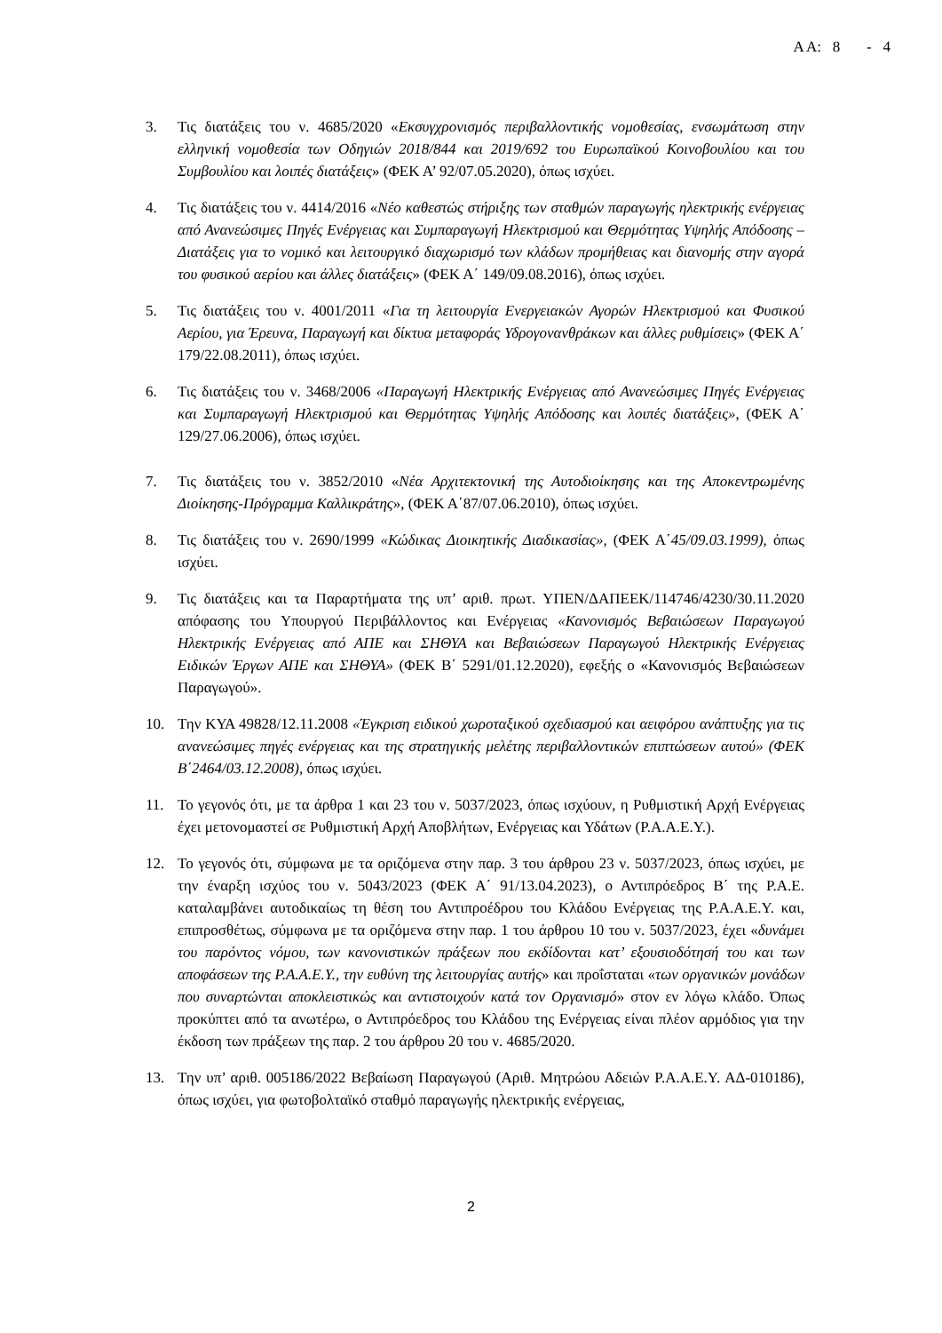Α Α: 8 - 4
3. Τις διατάξεις του ν. 4685/2020 «Εκσυγχρονισμός περιβαλλοντικής νομοθεσίας, ενσωμάτωση στην ελληνική νομοθεσία των Οδηγιών 2018/844 και 2019/692 του Ευρωπαϊκού Κοινοβουλίου και του Συμβουλίου και λοιπές διατάξεις» (ΦΕΚ Α’ 92/07.05.2020), όπως ισχύει.
4. Τις διατάξεις του ν. 4414/2016 «Νέο καθεστώς στήριξης των σταθμών παραγωγής ηλεκτρικής ενέργειας από Ανανεώσιμες Πηγές Ενέργειας και Συμπαραγωγή Ηλεκτρισμού και Θερμότητας Υψηλής Απόδοσης – Διατάξεις για το νομικό και λειτουργικό διαχωρισμό των κλάδων προμήθειας και διανομής στην αγορά του φυσικού αερίου και άλλες διατάξεις» (ΦΕΚ Α΄ 149/09.08.2016), όπως ισχύει.
5. Τις διατάξεις του ν. 4001/2011 «Για τη λειτουργία Ενεργειακών Αγορών Ηλεκτρισμού και Φυσικού Αερίου, για Έρευνα, Παραγωγή και δίκτυα μεταφοράς Υδρογονανθράκων και άλλες ρυθμίσεις» (ΦΕΚ Α΄ 179/22.08.2011), όπως ισχύει.
6. Τις διατάξεις του ν. 3468/2006 «Παραγωγή Ηλεκτρικής Ενέργειας από Ανανεώσιμες Πηγές Ενέργειας και Συμπαραγωγή Ηλεκτρισμού και Θερμότητας Υψηλής Απόδοσης και λοιπές διατάξεις», (ΦΕΚ Α΄ 129/27.06.2006), όπως ισχύει.
7. Τις διατάξεις του ν. 3852/2010 «Νέα Αρχιτεκτονική της Αυτοδιοίκησης και της Αποκεντρωμένης Διοίκησης-Πρόγραμμα Καλλικράτης», (ΦΕΚ Α΄87/07.06.2010), όπως ισχύει.
8. Τις διατάξεις του ν. 2690/1999 «Κώδικας Διοικητικής Διαδικασίας», (ΦΕΚ Α΄45/09.03.1999), όπως ισχύει.
9. Τις διατάξεις και τα Παραρτήματα της υπ’ αριθ. πρωτ. ΥΠΕΝ/ΔΑΠΕΕΚ/114746/4230/30.11.2020 απόφασης του Υπουργού Περιβάλλοντος και Ενέργειας «Κανονισμός Βεβαιώσεων Παραγωγού Ηλεκτρικής Ενέργειας από ΑΠΕ και ΣΗΘΥΑ και Βεβαιώσεων Παραγωγού Ηλεκτρικής Ενέργειας Ειδικών Έργων ΑΠΕ και ΣΗΘΥΑ» (ΦΕΚ Β΄ 5291/01.12.2020), εφεξής ο «Κανονισμός Βεβαιώσεων Παραγωγού».
10. Την ΚΥΑ 49828/12.11.2008 «Έγκριση ειδικού χωροταξικού σχεδιασμού και αειφόρου ανάπτυξης για τις ανανεώσιμες πηγές ενέργειας και της στρατηγικής μελέτης περιβαλλοντικών επιπτώσεων αυτού» (ΦΕΚ Β΄2464/03.12.2008), όπως ισχύει.
11. Το γεγονός ότι, με τα άρθρα 1 και 23 του ν. 5037/2023, όπως ισχύουν, η Ρυθμιστική Αρχή Ενέργειας έχει μετονομαστεί σε Ρυθμιστική Αρχή Αποβλήτων, Ενέργειας και Υδάτων (Ρ.Α.Α.Ε.Υ.).
12. Το γεγονός ότι, σύμφωνα με τα οριζόμενα στην παρ. 3 του άρθρου 23 ν. 5037/2023, όπως ισχύει, με την έναρξη ισχύος του ν. 5043/2023 (ΦΕΚ Α΄ 91/13.04.2023), ο Αντιπρόεδρος Β΄ της Ρ.Α.Ε. καταλαμβάνει αυτοδικαίως τη θέση του Αντιπροέδρου του Κλάδου Ενέργειας της Ρ.Α.Α.Ε.Υ. και, επιπροσθέτως, σύμφωνα με τα οριζόμενα στην παρ. 1 του άρθρου 10 του ν. 5037/2023, έχει «δυνάμει του παρόντος νόμου, των κανονιστικών πράξεων που εκδίδονται κατ’ εξουσιοδότησή του και των αποφάσεων της Ρ.Α.Α.Ε.Υ., την ευθύνη της λειτουργίας αυτής» και προΐσταται «των οργανικών μονάδων που συναρτώνται αποκλειστικώς και αντιστοιχούν κατά τον Οργανισμό» στον εν λόγω κλάδο. Όπως προκύπτει από τα ανωτέρω, ο Αντιπρόεδρος του Κλάδου της Ενέργειας είναι πλέον αρμόδιος για την έκδοση των πράξεων της παρ. 2 του άρθρου 20 του ν. 4685/2020.
13. Την υπ’ αριθ. 005186/2022 Βεβαίωση Παραγωγού (Αριθ. Μητρώου Αδειών Ρ.Α.Α.Ε.Υ. ΑΔ-010186), όπως ισχύει, για φωτοβολταϊκό σταθμό παραγωγής ηλεκτρικής ενέργειας,
2